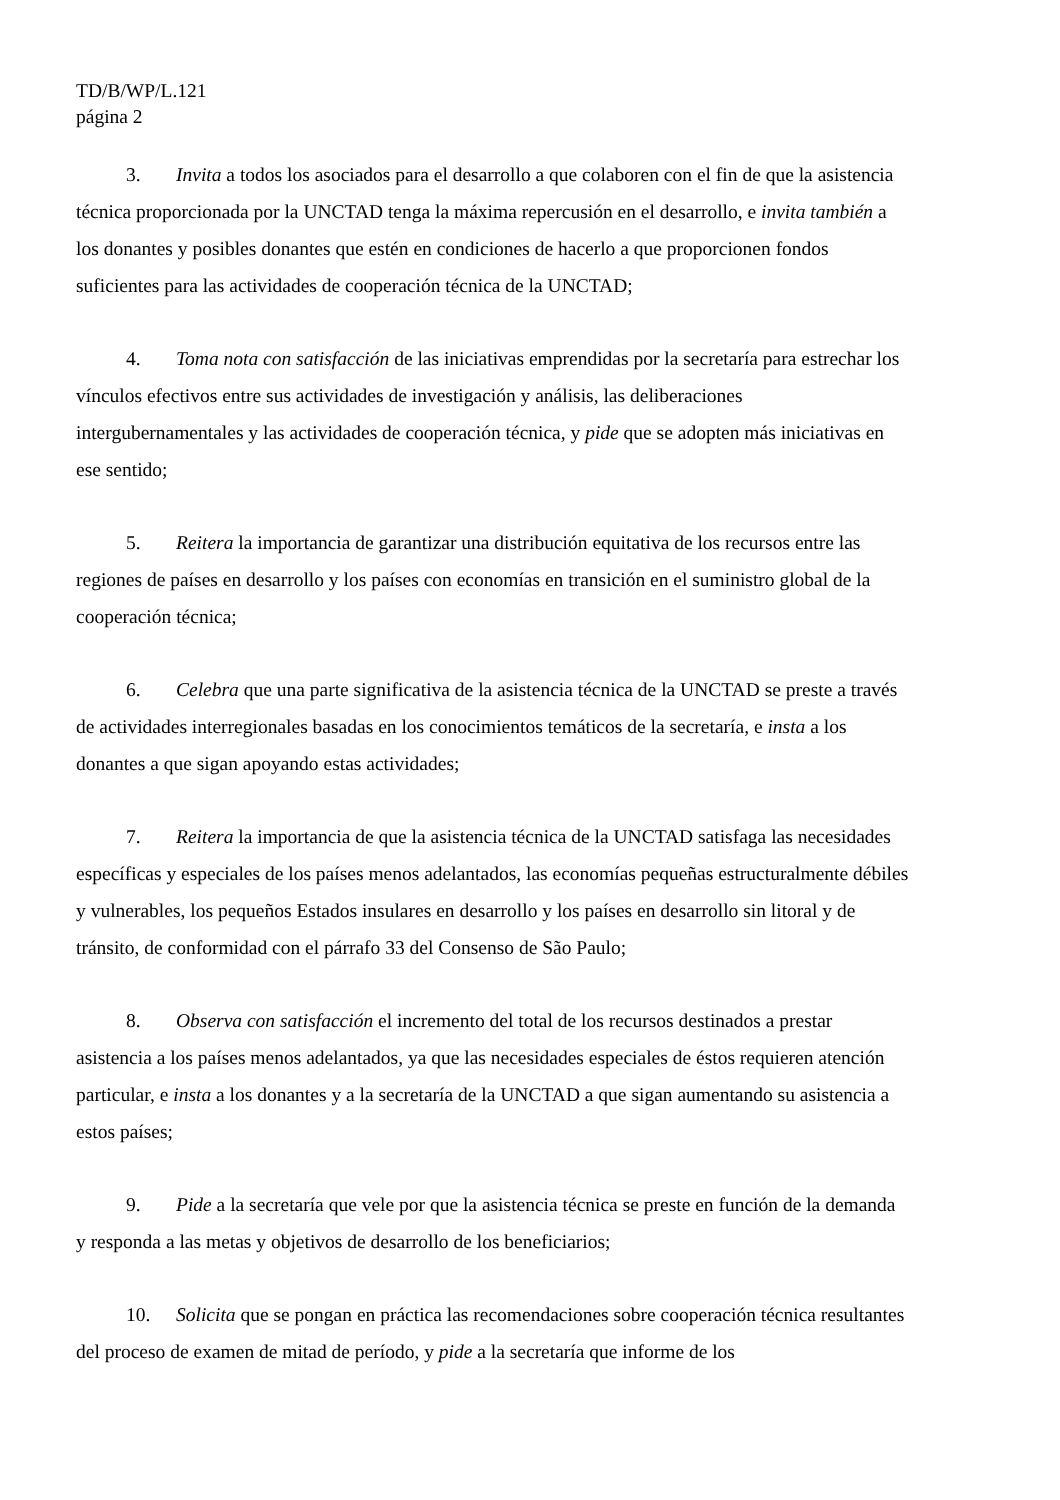TD/B/WP/L.121
página 2
3. Invita a todos los asociados para el desarrollo a que colaboren con el fin de que la asistencia técnica proporcionada por la UNCTAD tenga la máxima repercusión en el desarrollo, e invita también a los donantes y posibles donantes que estén en condiciones de hacerlo a que proporcionen fondos suficientes para las actividades de cooperación técnica de la UNCTAD;
4. Toma nota con satisfacción de las iniciativas emprendidas por la secretaría para estrechar los vínculos efectivos entre sus actividades de investigación y análisis, las deliberaciones intergubernamentales y las actividades de cooperación técnica, y pide que se adopten más iniciativas en ese sentido;
5. Reitera la importancia de garantizar una distribución equitativa de los recursos entre las regiones de países en desarrollo y los países con economías en transición en el suministro global de la cooperación técnica;
6. Celebra que una parte significativa de la asistencia técnica de la UNCTAD se preste a través de actividades interregionales basadas en los conocimientos temáticos de la secretaría, e insta a los donantes a que sigan apoyando estas actividades;
7. Reitera la importancia de que la asistencia técnica de la UNCTAD satisfaga las necesidades específicas y especiales de los países menos adelantados, las economías pequeñas estructuralmente débiles y vulnerables, los pequeños Estados insulares en desarrollo y los países en desarrollo sin litoral y de tránsito, de conformidad con el párrafo 33 del Consenso de São Paulo;
8. Observa con satisfacción el incremento del total de los recursos destinados a prestar asistencia a los países menos adelantados, ya que las necesidades especiales de éstos requieren atención particular, e insta a los donantes y a la secretaría de la UNCTAD a que sigan aumentando su asistencia a estos países;
9. Pide a la secretaría que vele por que la asistencia técnica se preste en función de la demanda y responda a las metas y objetivos de desarrollo de los beneficiarios;
10. Solicita que se pongan en práctica las recomendaciones sobre cooperación técnica resultantes del proceso de examen de mitad de período, y pide a la secretaría que informe de los